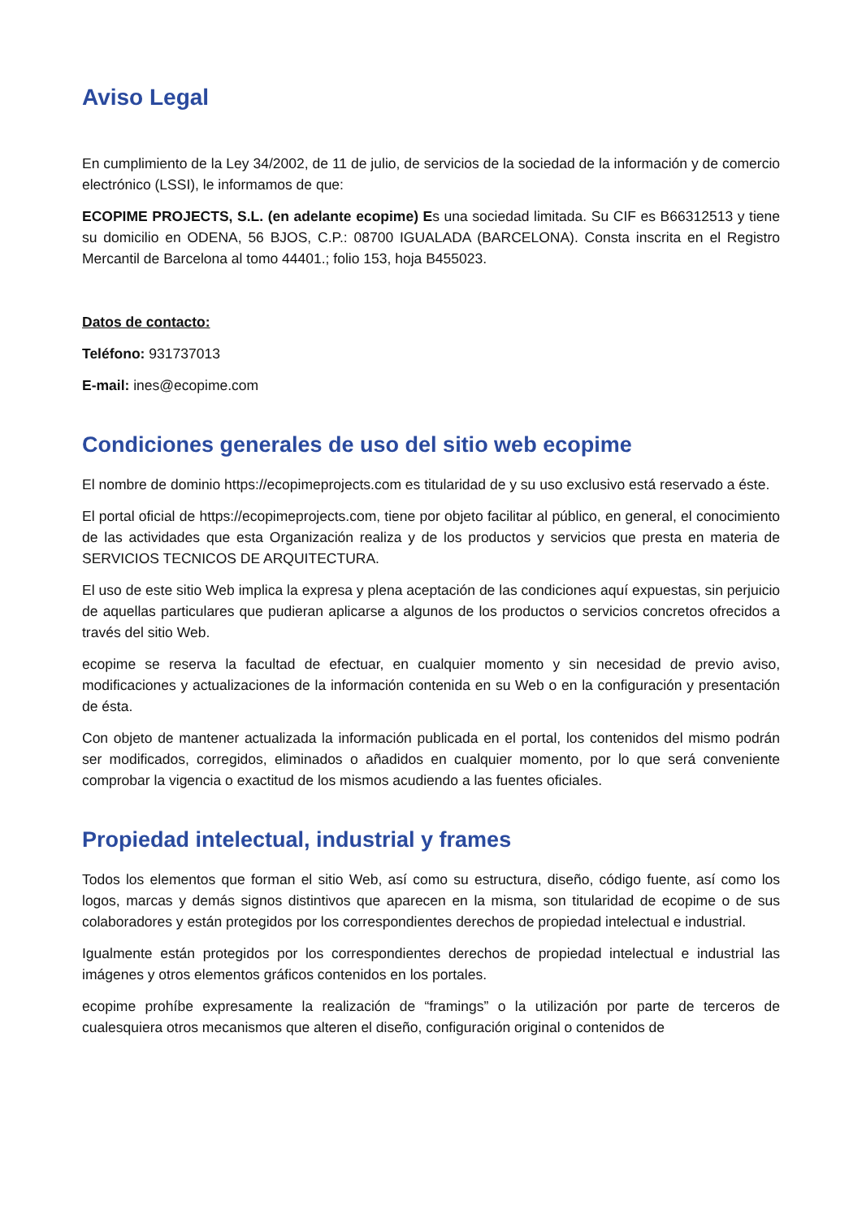Aviso Legal
En cumplimiento de la Ley 34/2002, de 11 de julio, de servicios de la sociedad de la información y de comercio electrónico (LSSI), le informamos de que:
ECOPIME PROJECTS, S.L. (en adelante ecopime) Es una sociedad limitada. Su CIF es B66312513 y tiene su domicilio en ODENA, 56 BJOS, C.P.: 08700 IGUALADA (BARCELONA). Consta inscrita en el Registro Mercantil de Barcelona al tomo 44401.; folio 153, hoja B455023.
Datos de contacto:
Teléfono: 931737013
E-mail: ines@ecopime.com
Condiciones generales de uso del sitio web ecopime
El nombre de dominio https://ecopimeprojects.com es titularidad de y su uso exclusivo está reservado a éste.
El portal oficial de https://ecopimeprojects.com, tiene por objeto facilitar al público, en general, el conocimiento de las actividades que esta Organización realiza y de los productos y servicios que presta en materia de SERVICIOS TECNICOS DE ARQUITECTURA.
El uso de este sitio Web implica la expresa y plena aceptación de las condiciones aquí expuestas, sin perjuicio de aquellas particulares que pudieran aplicarse a algunos de los productos o servicios concretos ofrecidos a través del sitio Web.
ecopime se reserva la facultad de efectuar, en cualquier momento y sin necesidad de previo aviso, modificaciones y actualizaciones de la información contenida en su Web o en la configuración y presentación de ésta.
Con objeto de mantener actualizada la información publicada en el portal, los contenidos del mismo podrán ser modificados, corregidos, eliminados o añadidos en cualquier momento, por lo que será conveniente comprobar la vigencia o exactitud de los mismos acudiendo a las fuentes oficiales.
Propiedad intelectual, industrial y frames
Todos los elementos que forman el sitio Web, así como su estructura, diseño, código fuente, así como los logos, marcas y demás signos distintivos que aparecen en la misma, son titularidad de ecopime o de sus colaboradores y están protegidos por los correspondientes derechos de propiedad intelectual e industrial.
Igualmente están protegidos por los correspondientes derechos de propiedad intelectual e industrial las imágenes y otros elementos gráficos contenidos en los portales.
ecopime prohíbe expresamente la realización de “framings” o la utilización por parte de terceros de cualesquiera otros mecanismos que alteren el diseño, configuración original o contenidos de